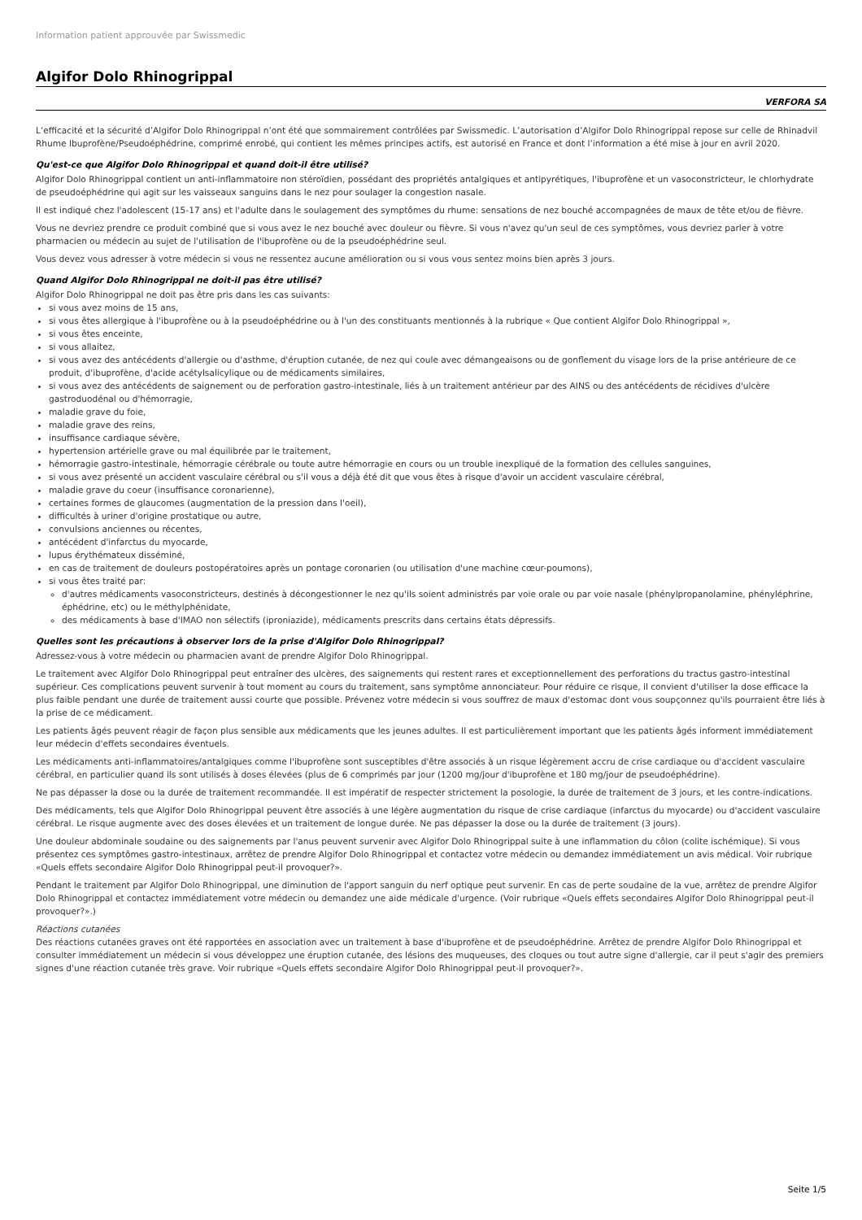Information patient approuvée par Swissmedic
Algifor Dolo Rhinogrippal
VERFORA SA
L’efficacité et la sécurité d’Algifor Dolo Rhinogrippal n’ont été que sommairement contrôlées par Swissmedic. L’autorisation d’Algifor Dolo Rhinogrippal repose sur celle de Rhinadvil Rhume Ibuprofène/Pseudoéphédrine, comprimé enrobé, qui contient les mêmes principes actifs, est autorisé en France et dont l’information a été mise à jour en avril 2020.
Qu'est-ce que Algifor Dolo Rhinogrippal et quand doit-il être utilisé?
Algifor Dolo Rhinogrippal contient un anti-inflammatoire non stéroïdien, possédant des propriétés antalgiques et antipyrétiques, l'ibuprofène et un vasoconstricteur, le chlorhydrate de pseudoéphédrine qui agit sur les vaisseaux sanguins dans le nez pour soulager la congestion nasale.
Il est indiqué chez l'adolescent (15-17 ans) et l'adulte dans le soulagement des symptômes du rhume: sensations de nez bouché accompagnées de maux de tête et/ou de fièvre.
Vous ne devriez prendre ce produit combiné que si vous avez le nez bouché avec douleur ou fièvre. Si vous n'avez qu'un seul de ces symptômes, vous devriez parler à votre pharmacien ou médecin au sujet de l'utilisation de l'ibuprofène ou de la pseudoéphédrine seul.
Vous devez vous adresser à votre médecin si vous ne ressentez aucune amélioration ou si vous vous sentez moins bien après 3 jours.
Quand Algifor Dolo Rhinogrippal ne doit-il pas être utilisé?
Algifor Dolo Rhinogrippal ne doit pas être pris dans les cas suivants:
si vous avez moins de 15 ans,
si vous êtes allergique à l'ibuprofène ou à la pseudoéphédrine ou à l'un des constituants mentionnés à la rubrique « Que contient Algifor Dolo Rhinogrippal »,
si vous êtes enceinte,
si vous allaitez,
si vous avez des antécédents d'allergie ou d'asthme, d'éruption cutanée, de nez qui coule avec démangeaisons ou de gonflement du visage lors de la prise antérieure de ce produit, d'ibuprofène, d'acide acétylsalicylique ou de médicaments similaires,
si vous avez des antécédents de saignement ou de perforation gastro-intestinale, liés à un traitement antérieur par des AINS ou des antécédents de récidives d'ulcère gastroduodénal ou d'hémorragie,
maladie grave du foie,
maladie grave des reins,
insuffisance cardiaque sévère,
hypertension artérielle grave ou mal équilibrée par le traitement,
hémorragie gastro-intestinale, hémorragie cérébrale ou toute autre hémorragie en cours ou un trouble inexpliqué de la formation des cellules sanguines,
si vous avez présenté un accident vasculaire cérébral ou s'il vous a déjà été dit que vous êtes à risque d'avoir un accident vasculaire cérébral,
maladie grave du coeur (insuffisance coronarienne),
certaines formes de glaucomes (augmentation de la pression dans l'oeil),
difficultés à uriner d'origine prostatique ou autre,
convulsions anciennes ou récentes,
antécédent d'infarctus du myocarde,
lupus érythémateux disséminé,
en cas de traitement de douleurs postopératoires après un pontage coronarien (ou utilisation d'une machine cœur-poumons),
si vous êtes traité par:
d'autres médicaments vasoconstricteurs, destinés à décongestionner le nez qu'ils soient administrés par voie orale ou par voie nasale (phénylpropanolamine, phényléphrine, éphédrine, etc) ou le méthylphénidate,
des médicaments à base d'IMAO non sélectifs (iproniazide), médicaments prescrits dans certains états dépressifs.
Quelles sont les précautions à observer lors de la prise d'Algifor Dolo Rhinogrippal?
Adressez-vous à votre médecin ou pharmacien avant de prendre Algifor Dolo Rhinogrippal.
Le traitement avec Algifor Dolo Rhinogrippal peut entraîner des ulcères, des saignements qui restent rares et exceptionnellement des perforations du tractus gastro-intestinal supérieur. Ces complications peuvent survenir à tout moment au cours du traitement, sans symptôme annonciateur. Pour réduire ce risque, il convient d'utiliser la dose efficace la plus faible pendant une durée de traitement aussi courte que possible. Prévenez votre médecin si vous souffrez de maux d'estomac dont vous soupçonnez qu'ils pourraient être liés à la prise de ce médicament.
Les patients âgés peuvent réagir de façon plus sensible aux médicaments que les jeunes adultes. Il est particulièrement important que les patients âgés informent immédiatement leur médecin d'effets secondaires éventuels.
Les médicaments anti-inflammatoires/antalgiques comme l'ibuprofène sont susceptibles d'être associés à un risque légèrement accru de crise cardiaque ou d'accident vasculaire cérébral, en particulier quand ils sont utilisés à doses élevées (plus de 6 comprimés par jour (1200 mg/jour d'ibuprofène et 180 mg/jour de pseudoéphédrine).
Ne pas dépasser la dose ou la durée de traitement recommandée. Il est impératif de respecter strictement la posologie, la durée de traitement de 3 jours, et les contre-indications.
Des médicaments, tels que Algifor Dolo Rhinogrippal peuvent être associés à une légère augmentation du risque de crise cardiaque (infarctus du myocarde) ou d'accident vasculaire cérébral. Le risque augmente avec des doses élevées et un traitement de longue durée. Ne pas dépasser la dose ou la durée de traitement (3 jours).
Une douleur abdominale soudaine ou des saignements par l'anus peuvent survenir avec Algifor Dolo Rhinogrippal suite à une inflammation du côlon (colite ischémique). Si vous présentez ces symptômes gastro-intestinaux, arrêtez de prendre Algifor Dolo Rhinogrippal et contactez votre médecin ou demandez immédiatement un avis médical. Voir rubrique «Quels effets secondaire Algifor Dolo Rhinogrippal peut-il provoquer?».
Pendant le traitement par Algifor Dolo Rhinogrippal, une diminution de l'apport sanguin du nerf optique peut survenir. En cas de perte soudaine de la vue, arrêtez de prendre Algifor Dolo Rhinogrippal et contactez immédiatement votre médecin ou demandez une aide médicale d'urgence. (Voir rubrique «Quels effets secondaires Algifor Dolo Rhinogrippal peut-il provoquer?».)
Réactions cutanées
Des réactions cutanées graves ont été rapportées en association avec un traitement à base d'ibuprofène et de pseudoéphédrine. Arrêtez de prendre Algifor Dolo Rhinogrippal et consulter immédiatement un médecin si vous développez une éruption cutanée, des lésions des muqueuses, des cloques ou tout autre signe d'allergie, car il peut s'agir des premiers signes d'une réaction cutanée très grave. Voir rubrique «Quels effets secondaire Algifor Dolo Rhinogrippal peut-il provoquer?».
Seite 1/5